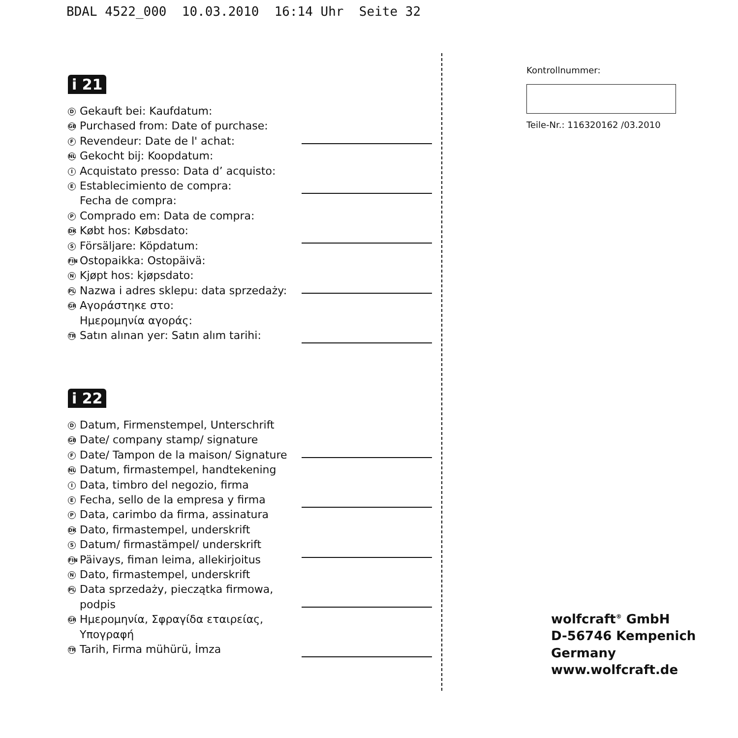BDAL 4522_000 10.03.2010 16:14 Uhr Seite 32
i 21
D Gekauft bei: Kaufdatum:
GB Purchased from: Date of purchase:
F Revendeur: Date de l' achat:
NL Gekocht bij: Koopdatum:
I Acquistato presso: Data d’ acquisto:
E Establecimiento de compra:
Fecha de compra:
P Comprado em: Data de compra:
DK Købt hos: Købsdato:
S Försäljare: Köpdatum:
FIN Ostopaikka: Ostopäivä:
N Kjøpt hos: kjøpsdato:
PL Nazwa i adres sklepu: data sprzedaży:
GR Αγοράστηκε στο:
Ημερομηνία αγοράς:
TR Satın alınan yer: Satın alım tarihi:
i 22
D Datum, Firmenstempel, Unterschrift
GB Date/ company stamp/ signature
F Date/ Tampon de la maison/ Signature
NL Datum, firmastempel, handtekening
I Data, timbro del negozio, firma
E Fecha, sello de la empresa y firma
P Data, carimbo da firma, assinatura
DK Dato, firmastempel, underskrift
S Datum/ firmastämpel/ underskrift
FIN Päivays, fiman leima, allekirjoitus
N Dato, firmastempel, underskrift
PL Data sprzedaży, pieczątka firmowa,
podpis
GR Ημερομηνία, Σφραγίδα εταιρείας,
Υπογραφή
TR Tarih, Firma mühürü, İmza
Kontrollnummer:
Teile-Nr.: 116320162 /03.2010
wolfcraft<sup>®</sup> GmbH
D-56746 Kempenich
Germany
www.wolfcraft.de